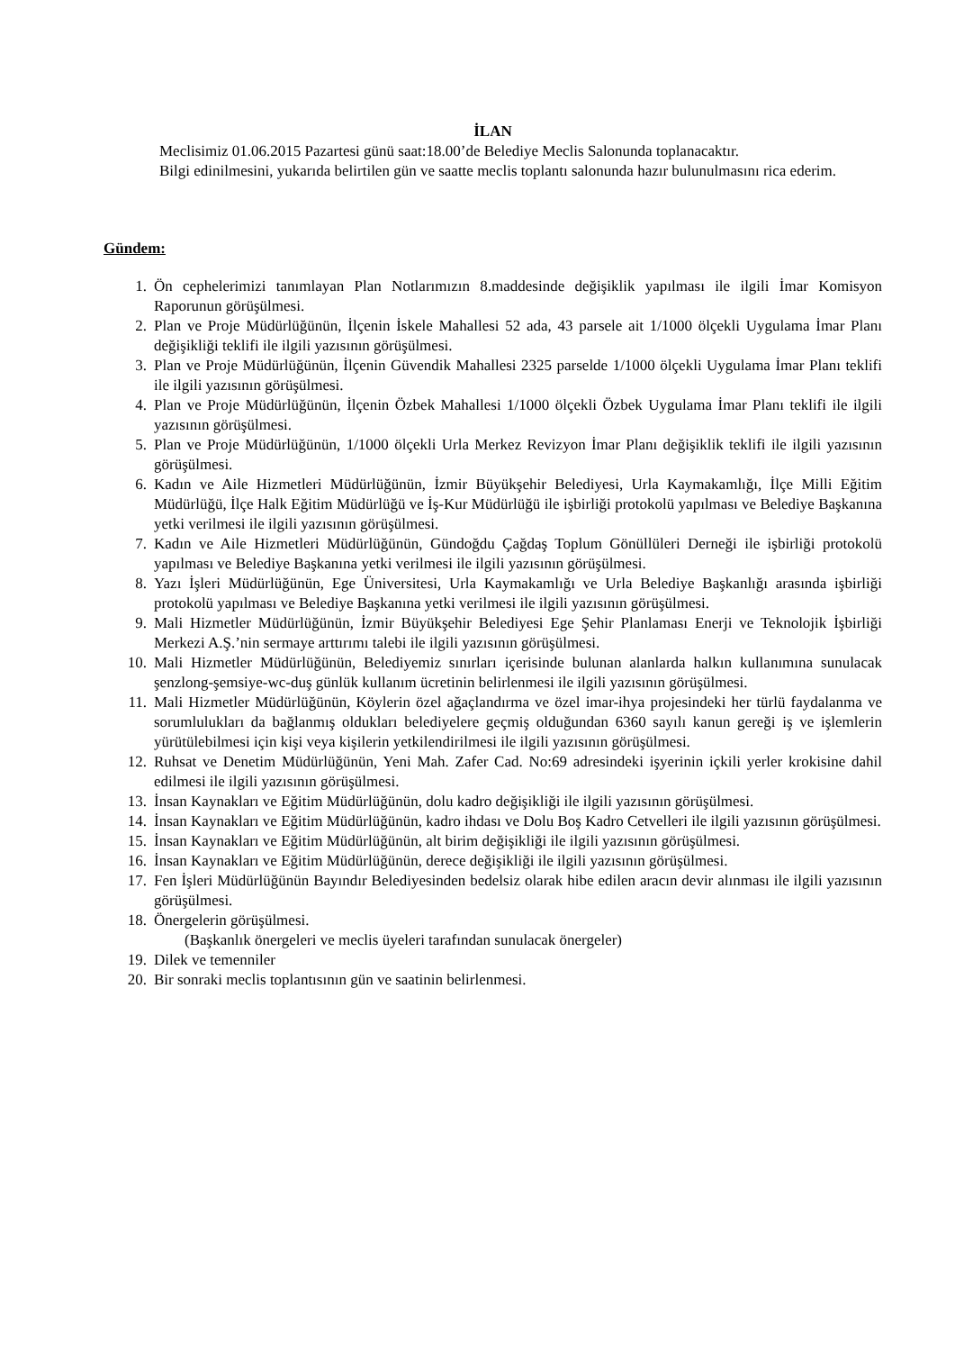İLAN
Meclisimiz 01.06.2015 Pazartesi günü saat:18.00’de Belediye Meclis Salonunda toplanacaktır.
Bilgi edinilmesini, yukarıda belirtilen gün ve saatte meclis toplantı salonunda hazır bulunulmasını rica ederim.
Gündem:
1. Ön cephelerimizi tanımlayan Plan Notlarımızın 8.maddesinde değişiklik yapılması ile ilgili İmar Komisyon Raporunun görüşülmesi.
2. Plan ve Proje Müdürlüğünün, İlçenin İskele Mahallesi 52 ada, 43 parsele ait 1/1000 ölçekli Uygulama İmar Planı değişikliği teklifi ile ilgili yazısının görüşülmesi.
3. Plan ve Proje Müdürlüğünün, İlçenin Güvendik Mahallesi 2325 parselde 1/1000 ölçekli Uygulama İmar Planı teklifi ile ilgili yazısının görüşülmesi.
4. Plan ve Proje Müdürlüğünün, İlçenin Özbek Mahallesi 1/1000 ölçekli Özbek Uygulama İmar Planı teklifi ile ilgili yazısının görüşülmesi.
5. Plan ve Proje Müdürlüğünün, 1/1000 ölçekli Urla Merkez Revizyon İmar Planı değişiklik teklifi ile ilgili yazısının görüşülmesi.
6. Kadın ve Aile Hizmetleri Müdürlüğünün, İzmir Büyükşehir Belediyesi, Urla Kaymakamlığı, İlçe Milli Eğitim Müdürlüğü, İlçe Halk Eğitim Müdürlüğü ve İş-Kur Müdürlüğü ile işbirliği protokolü yapılması ve Belediye Başkanına yetki verilmesi ile ilgili yazısının görüşülmesi.
7. Kadın ve Aile Hizmetleri Müdürlüğünün, Gündoğdu Çağdaş Toplum Gönüllüleri Derneği ile işbirliği protokolü yapılması ve Belediye Başkanına yetki verilmesi ile ilgili yazısının görüşülmesi.
8. Yazı İşleri Müdürlüğünün, Ege Üniversitesi, Urla Kaymakamlığı ve Urla Belediye Başkanlığı arasında işbirliği protokolü yapılması ve Belediye Başkanına yetki verilmesi ile ilgili yazısının görüşülmesi.
9. Mali Hizmetler Müdürlüğünün, İzmir Büyükşehir Belediyesi Ege Şehir Planlaması Enerji ve Teknolojik İşbirliği Merkezi A.Ş.’nin sermaye arttırımı talebi ile ilgili yazısının görüşülmesi.
10. Mali Hizmetler Müdürlüğünün, Belediyemiz sınırları içerisinde bulunan alanlarda halkın kullanımına sunulacak şenzlong-şemsiye-wc-duş günlük kullanım ücretinin belirlenmesi ile ilgili yazısının görüşülmesi.
11. Mali Hizmetler Müdürlüğünün, Köylerin özel ağaçlandırma ve özel imar-ihya projesindeki her türlü faydalanma ve sorumlulukları da bağlanmış oldukları belediyelere geçmiş olduğundan 6360 sayılı kanun gereği iş ve işlemlerin yürütülebilmesi için kişi veya kişilerin yetkilendirilmesi ile ilgili yazısının görüşülmesi.
12. Ruhsat ve Denetim Müdürlüğünün, Yeni Mah. Zafer Cad. No:69 adresindeki işyerinin içkili yerler krokisine dahil edilmesi ile ilgili yazısının görüşülmesi.
13. İnsan Kaynakları ve Eğitim Müdürlüğünün, dolu kadro değişikliği ile ilgili yazısının görüşülmesi.
14. İnsan Kaynakları ve Eğitim Müdürlüğünün, kadro ihdası ve Dolu Boş Kadro Cetvelleri ile ilgili yazısının görüşülmesi.
15. İnsan Kaynakları ve Eğitim Müdürlüğünün, alt birim değişikliği ile ilgili yazısının görüşülmesi.
16. İnsan Kaynakları ve Eğitim Müdürlüğünün, derece değişikliği ile ilgili yazısının görüşülmesi.
17. Fen İşleri Müdürlüğünün Bayındır Belediyesinden bedelsiz olarak hibe edilen aracın devir alınması ile ilgili yazısının görüşülmesi.
18. Önergelerin görüşülmesi.
(Başkanlık önergeleri ve meclis üyeleri tarafından sunulacak önergeler)
19. Dilek ve temenniler
20. Bir sonraki meclis toplantısının gün ve saatinin belirlenmesi.